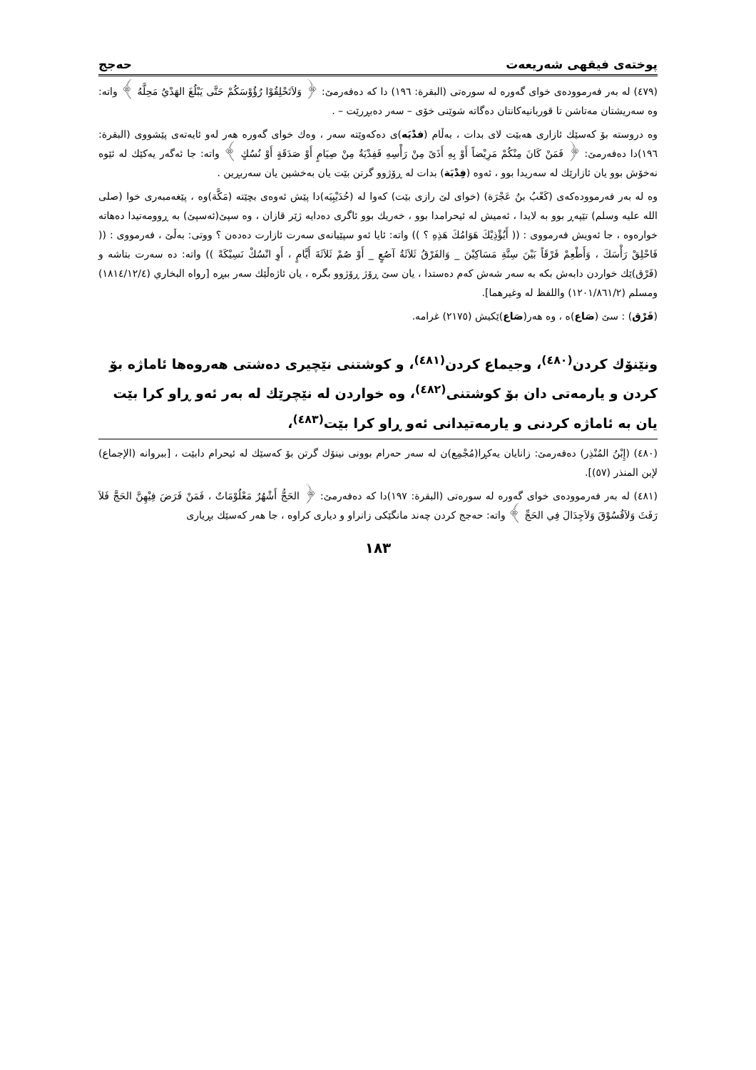پوختەی فیقهی شەریعەت حەجج
(٤٧٩) لە بەر فەرموودەی خوای گەورە لە سورەتی (البقرة: ١٩٦) دا کە دەفەرمێ: ﴿ وَلاَتَحْلِقُوْا رُؤُوْسَكُمْ حَتَّى يَبْلُغَ الهَدْيُ مَحِلَّهُ ﴾ واتە: وە سەریشتان مەتاشن تا قوربانیەکانتان دەگاتە شوێنی خۆی – سەر دەبڕرێت – .
وە دروستە بۆ کەسێك ئازاری هەبێت لای بدات ، بەڵام (فدْيَه)ی دەکەوێتە سەر ، وەك خوای گەورە هەر لەو ئایەتەی پێشووی (البقرة: ١٩٦)دا دەفەرمێ: ﴿ فَمَنْ كَانَ مِنْكُمْ مَرِيْضاً أَوْ بِهِ أَذَىً مِنْ رَأْسِهِ فَفِدْيَةٌ مِنْ صِيَامٍ أَوْ صَدَقَةٍ أَوْ نُسُكٍ ﴾ واتە: جا ئەگەر یەکێك لە ئێوە نەخۆش بوو یان ئازارێك لە سەریدا بوو ، ئەوە (فِدْيَة) بدات لە ڕۆژوو گرتن بێت یان بەخشین یان سەربڕین .
وە لە بەر فەرموودەکەی (كَعْبُ بنُ عَجْرَة) (خوای لێ رازی بێت) کەوا لە (حُدَيْبِيَه)دا پێش ئەوەی بچێتە (مَكَّة)وە ، پێغەمبەری خوا (صلى الله عليه وسلم) تێپەڕ بوو بە لایدا ، ئەمیش لە ئیحرامدا بوو ، خەریك بوو ئاگری دەدایە ژێر قازان ، وە سپێ(ئەسپێ) بە ڕوومەتیدا دەهاتە خوارەوە ، جا ئەویش فەرمووی : (( أَيُؤْذِيْكَ هَوَامُكَ هَذِهِ ؟ )) واتە: ئایا ئەو سپێیانەی سەرت ئازارت دەدەن ؟ ووتی: بەڵێ ، فەرمووی : (( فَاحْلِقْ رَأْسَكَ ، وَأَطْعِمْ فَرْقَاً بَيْنَ سِتَّةِ مَسَاكِيْنَ _ وَالفَرْقُ ثَلاَثَةُ آصُعٍ _ أَوْ صُمْ ثَلاَثَةَ أَيَّامٍ ، أَوِ انْسُكْ نَسِيْكَةً )) واتە: دە سەرت بتاشە و (فَرْق)ێك خواردن دابەش بکە بە سەر شەش کەم دەستدا ، یان سێ ڕۆژ ڕۆژوو بگرە ، یان ئاژەڵێك سەر ببڕە [رواه البخاري (١٨١٤/١٢/٤) ومسلم (١٢٠١/٨٦١/٢) واللفظ له وغيرهما].
(فَرْق) : سێ (صَاع)ە ، وە هەر(صَاع)ێکیش (٢١٧٥) غرامە.
ونێنۆك كردن<sup>(٤٨٠)</sup>، وجیماع كردن<sup>(٤٨١)</sup>، و كوشتنی نێچیری دەشتی هەروەها ئاماژە بۆ كردن و یارمەتی دان بۆ كوشتنی<sup>(٤٨٢)</sup>، وە خواردن لە نێچرێك لە بەر ئەو ڕاو کرا بێت یان بە ئاماژە کردنی و یارمەتیدانی ئەو ڕاو کرا بێت<sup>(٤٨٣)</sup>،
(٤٨٠) (إِبْنُ المُنْذِر) دەفەرمێ: زانایان یەکڕا(مُجْمِع)ن لە سەر حەرام بوونی نینۆك گرتن بۆ کەسێك لە ئیحرام دابێت ، [ببروانه (الإجماع) لإبن المنذر (٥٧)].
(٤٨١) لە بەر فەرموودەی خوای گەورە لە سورەتی (البقرة: ١٩٧)دا کە دەفەرمێ: ﴿ الحَجُّ أَشْهُرٌ مَعْلُوْمَاتٌ ، فَمَنْ فَرَضَ فِيْهِنَّ الحَجَّ فَلاَ رَفَثَ وَلاَفُسُوْقَ وَلاَجِدَالَ فِي الحَجِّ ﴾ واتە: حەجج کردن چەند مانگێکی زانراو و دیاری کراوە ، جا هەر کەسێك بڕیاری
١٨٣